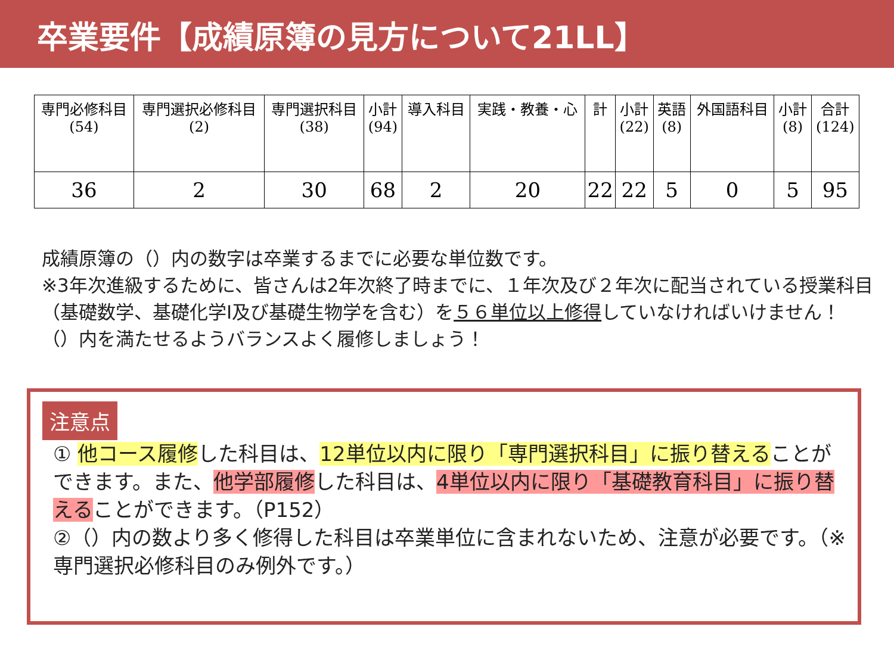卒業要件【成績原簿の見方について21LL】
| 専門必修科目 (54) | 専門選択必修科目 (2) | 専門選択科目 (38) | 小計 (94) | 導入科目 | 実践・教養・心 | 計 | 小計 (22) | 英語 (8) | 外国語科目 | 小計 (8) | 合計 (124) |
| --- | --- | --- | --- | --- | --- | --- | --- | --- | --- | --- | --- |
| 36 | 2 | 30 | 68 | 2 | 20 | 22 | 22 | 5 | 0 | 5 | 95 |
成績原簿の（）内の数字は卒業するまでに必要な単位数です。
※3年次進級するために、皆さんは2年次終了時までに、１年次及び２年次に配当されている授業科目（基礎数学、基礎化学Ⅰ及び基礎生物学を含む）を５６単位以上修得していなければいけません！
（）内を満たせるようバランスよく履修しましょう！
注意点
① 他コース履修した科目は、12単位以内に限り「専門選択科目」に振り替えることができます。また、他学部履修した科目は、4単位以内に限り「基礎教育科目」に振り替えることができます。（P152）
②（）内の数より多く修得した科目は卒業単位に含まれないため、注意が必要です。（※専門選択必修科目のみ例外です。）